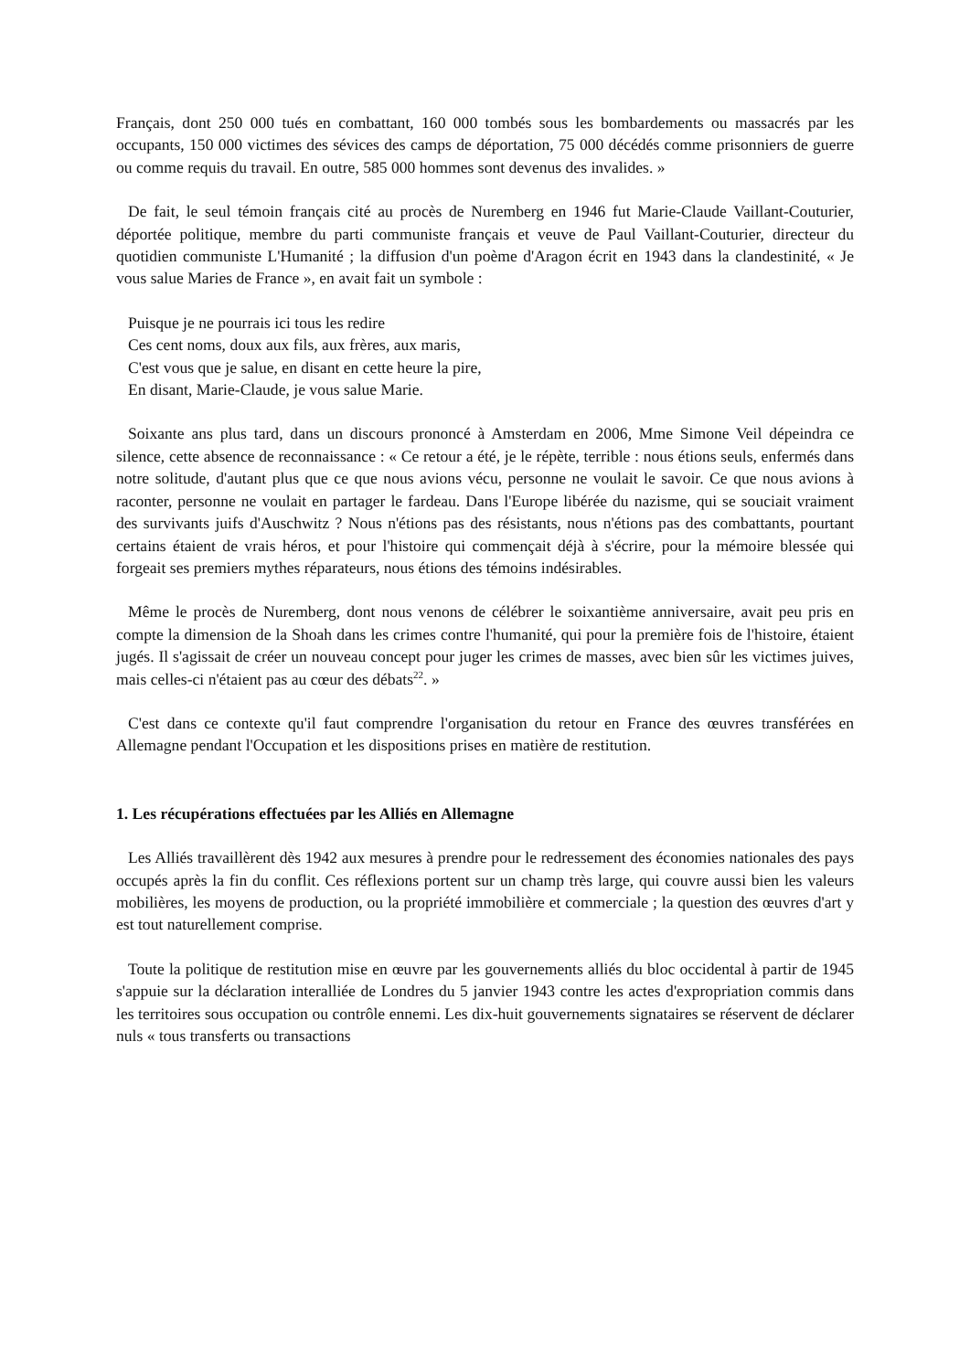Français, dont 250 000 tués en combattant, 160 000 tombés sous les bombardements ou massacrés par les occupants, 150 000 victimes des sévices des camps de déportation, 75 000 décédés comme prisonniers de guerre ou comme requis du travail. En outre, 585 000 hommes sont devenus des invalides. »
De fait, le seul témoin français cité au procès de Nuremberg en 1946 fut Marie-Claude Vaillant-Couturier, déportée politique, membre du parti communiste français et veuve de Paul Vaillant-Couturier, directeur du quotidien communiste L'Humanité ; la diffusion d'un poème d'Aragon écrit en 1943 dans la clandestinité, « Je vous salue Maries de France », en avait fait un symbole :
Puisque je ne pourrais ici tous les redire
Ces cent noms, doux aux fils, aux frères, aux maris,
C'est vous que je salue, en disant en cette heure la pire,
En disant, Marie-Claude, je vous salue Marie.
Soixante ans plus tard, dans un discours prononcé à Amsterdam en 2006, Mme Simone Veil dépeindra ce silence, cette absence de reconnaissance : « Ce retour a été, je le répète, terrible : nous étions seuls, enfermés dans notre solitude, d'autant plus que ce que nous avions vécu, personne ne voulait le savoir. Ce que nous avions à raconter, personne ne voulait en partager le fardeau. Dans l'Europe libérée du nazisme, qui se souciait vraiment des survivants juifs d'Auschwitz ? Nous n'étions pas des résistants, nous n'étions pas des combattants, pourtant certains étaient de vrais héros, et pour l'histoire qui commençait déjà à s'écrire, pour la mémoire blessée qui forgeait ses premiers mythes réparateurs, nous étions des témoins indésirables.
Même le procès de Nuremberg, dont nous venons de célébrer le soixantième anniversaire, avait peu pris en compte la dimension de la Shoah dans les crimes contre l'humanité, qui pour la première fois de l'histoire, étaient jugés. Il s'agissait de créer un nouveau concept pour juger les crimes de masses, avec bien sûr les victimes juives, mais celles-ci n'étaient pas au cœur des débats<sup>22</sup>. »
C'est dans ce contexte qu'il faut comprendre l'organisation du retour en France des œuvres transférées en Allemagne pendant l'Occupation et les dispositions prises en matière de restitution.
1. Les récupérations effectuées par les Alliés en Allemagne
Les Alliés travaillèrent dès 1942 aux mesures à prendre pour le redressement des économies nationales des pays occupés après la fin du conflit. Ces réflexions portent sur un champ très large, qui couvre aussi bien les valeurs mobilières, les moyens de production, ou la propriété immobilière et commerciale ; la question des œuvres d'art y est tout naturellement comprise.
Toute la politique de restitution mise en œuvre par les gouvernements alliés du bloc occidental à partir de 1945 s'appuie sur la déclaration interalliée de Londres du 5 janvier 1943 contre les actes d'expropriation commis dans les territoires sous occupation ou contrôle ennemi. Les dix-huit gouvernements signataires se réservent de déclarer nuls « tous transferts ou transactions